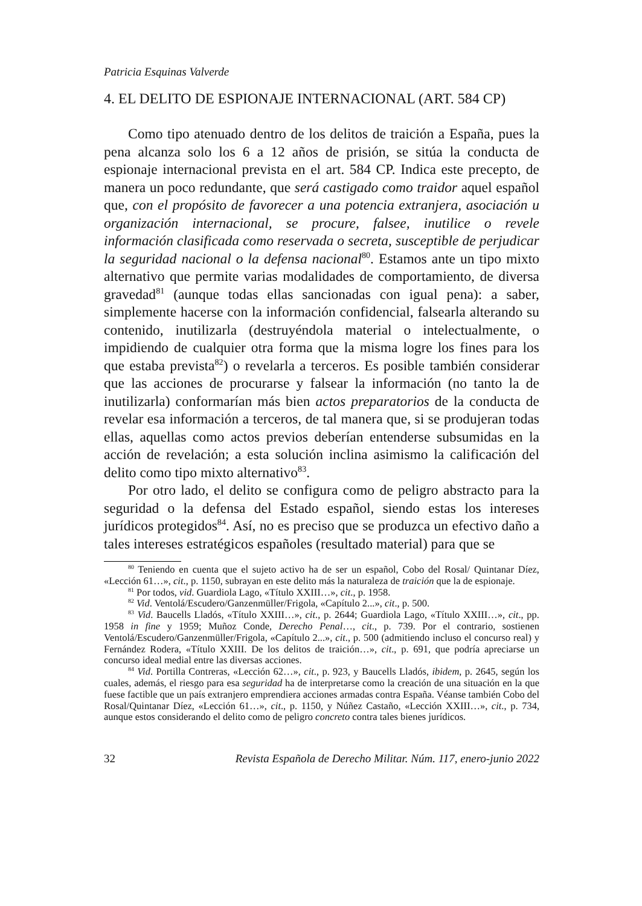Patricia Esquinas Valverde
4. EL DELITO DE ESPIONAJE INTERNACIONAL (ART. 584 CP)
Como tipo atenuado dentro de los delitos de traición a España, pues la pena alcanza solo los 6 a 12 años de prisión, se sitúa la conducta de espionaje internacional prevista en el art. 584 CP. Indica este precepto, de manera un poco redundante, que será castigado como traidor aquel español que, con el propósito de favorecer a una potencia extranjera, asociación u organización internacional, se procure, falsee, inutilice o revele información clasificada como reservada o secreta, susceptible de perjudicar la seguridad nacional o la defensa nacional<sup>80</sup>. Estamos ante un tipo mixto alternativo que permite varias modalidades de comportamiento, de diversa gravedad<sup>81</sup> (aunque todas ellas sancionadas con igual pena): a saber, simplemente hacerse con la información confidencial, falsearla alterando su contenido, inutilizarla (destruyéndola material o intelectualmente, o impidiendo de cualquier otra forma que la misma logre los fines para los que estaba prevista<sup>82</sup>) o revelarla a terceros. Es posible también considerar que las acciones de procurarse y falsear la información (no tanto la de inutilizarla) conformarían más bien actos preparatorios de la conducta de revelar esa información a terceros, de tal manera que, si se produjeran todas ellas, aquellas como actos previos deberían entenderse subsumidas en la acción de revelación; a esta solución inclina asimismo la calificación del delito como tipo mixto alternativo<sup>83</sup>.
Por otro lado, el delito se configura como de peligro abstracto para la seguridad o la defensa del Estado español, siendo estas los intereses jurídicos protegidos<sup>84</sup>. Así, no es preciso que se produzca un efectivo daño a tales intereses estratégicos españoles (resultado material) para que se
<sup>80</sup> Teniendo en cuenta que el sujeto activo ha de ser un español, Cobo del Rosal/ Quintanar Díez, «Lección 61…», cit., p. 1150, subrayan en este delito más la naturaleza de traición que la de espionaje.
<sup>81</sup> Por todos, vid. Guardiola Lago, «Título XXIII…», cit., p. 1958.
<sup>82</sup> Vid. Ventolá/Escudero/Ganzenmüller/Frigola, «Capítulo 2...», cit., p. 500.
<sup>83</sup> Vid. Baucells Lladós, «Título XXIII…», cit., p. 2644; Guardiola Lago, «Título XXIII…», cit., pp. 1958 in fine y 1959; Muñoz Conde, Derecho Penal…, cit., p. 739. Por el contrario, sostienen Ventolá/Escudero/Ganzenmüller/Frigola, «Capítulo 2...», cit., p. 500 (admitiendo incluso el concurso real) y Fernández Rodera, «Título XXIII. De los delitos de traición…», cit., p. 691, que podría apreciarse un concurso ideal medial entre las diversas acciones.
<sup>84</sup> Vid. Portilla Contreras, «Lección 62…», cit., p. 923, y Baucells Lladós, ibidem, p. 2645, según los cuales, además, el riesgo para esa seguridad ha de interpretarse como la creación de una situación en la que fuese factible que un país extranjero emprendiera acciones armadas contra España. Véanse también Cobo del Rosal/Quintanar Díez, «Lección 61…», cit., p. 1150, y Núñez Castaño, «Lección XXIII…», cit., p. 734, aunque estos considerando el delito como de peligro concreto contra tales bienes jurídicos.
32 Revista Española de Derecho Militar. Núm. 117, enero-junio 2022